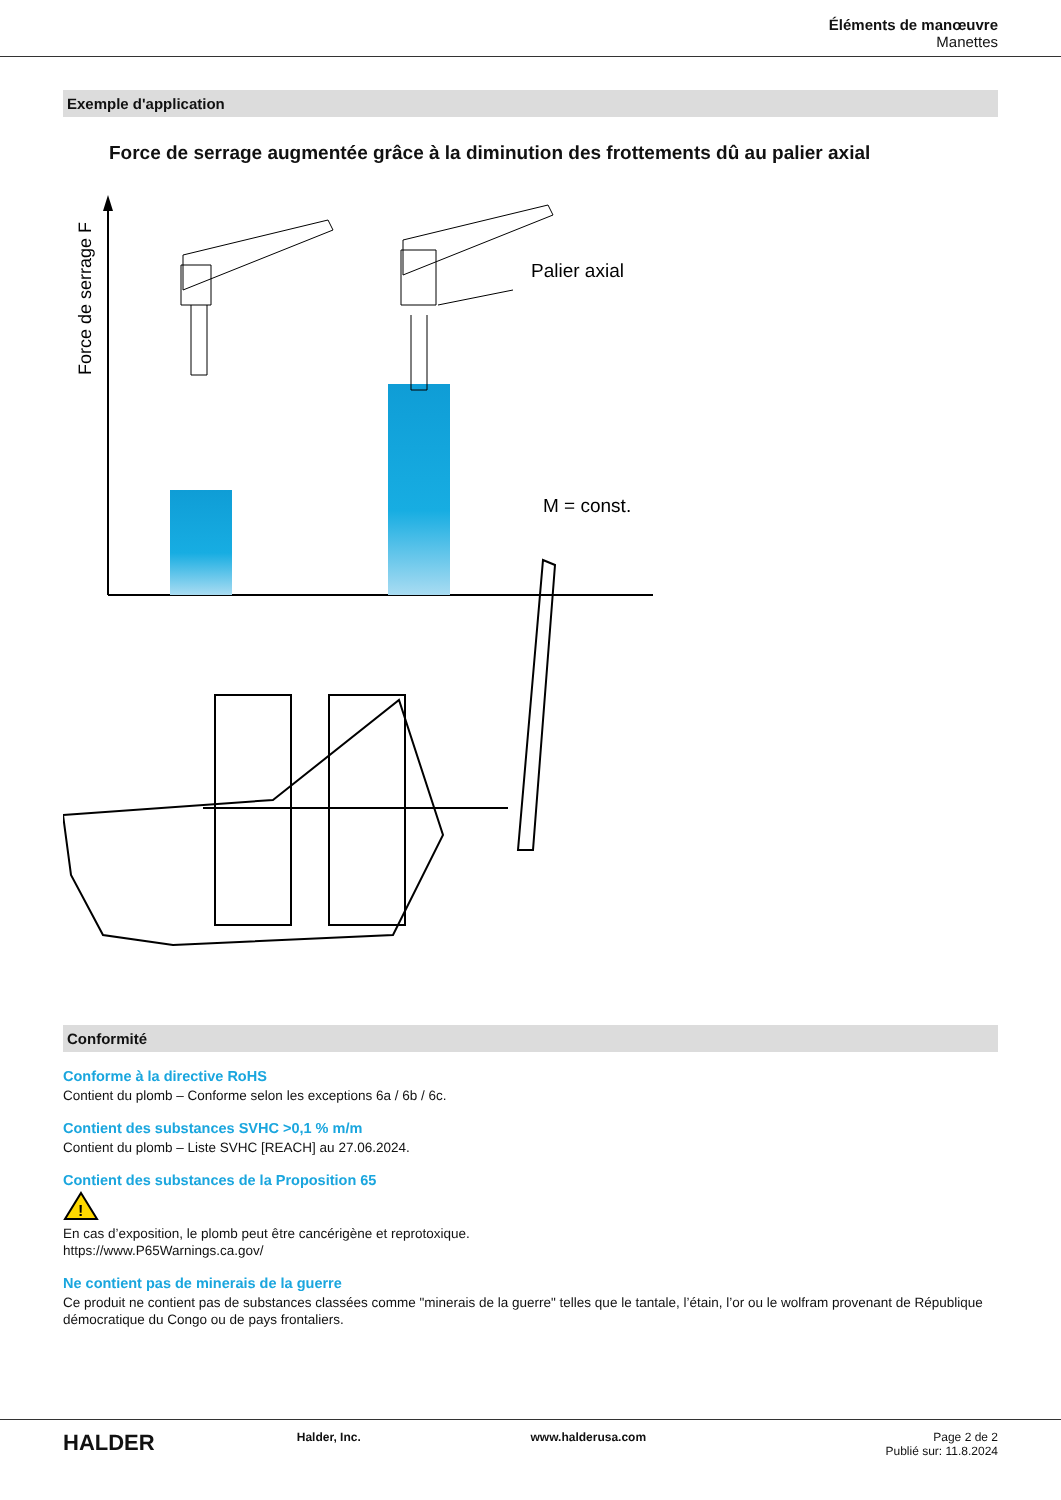Éléments de manœuvre
Manettes
Exemple d'application
Force de serrage augmentée grâce à la diminution des frottements dû au palier axial
Force de serrage F
Palier axial
M = const.
Conformité
Conforme à la directive RoHS
Contient du plomb – Conforme selon les exceptions 6a / 6b / 6c.
Contient des substances SVHC >0,1 % m/m
Contient du plomb – Liste SVHC [REACH] au 27.06.2024.
Contient des substances de la Proposition 65
!
En cas d’exposition, le plomb peut être cancérigène et reprotoxique.
https://www.P65Warnings.ca.gov/
Ne contient pas de minerais de la guerre
Ce produit ne contient pas de substances classées comme "minerais de la guerre" telles que le tantale, l’étain, l’or ou le wolfram provenant de République démocratique du Congo ou de pays frontaliers.
HALDER
Halder, Inc. www.halderusa.com Page 2 de 2
Publié sur: 11.8.2024